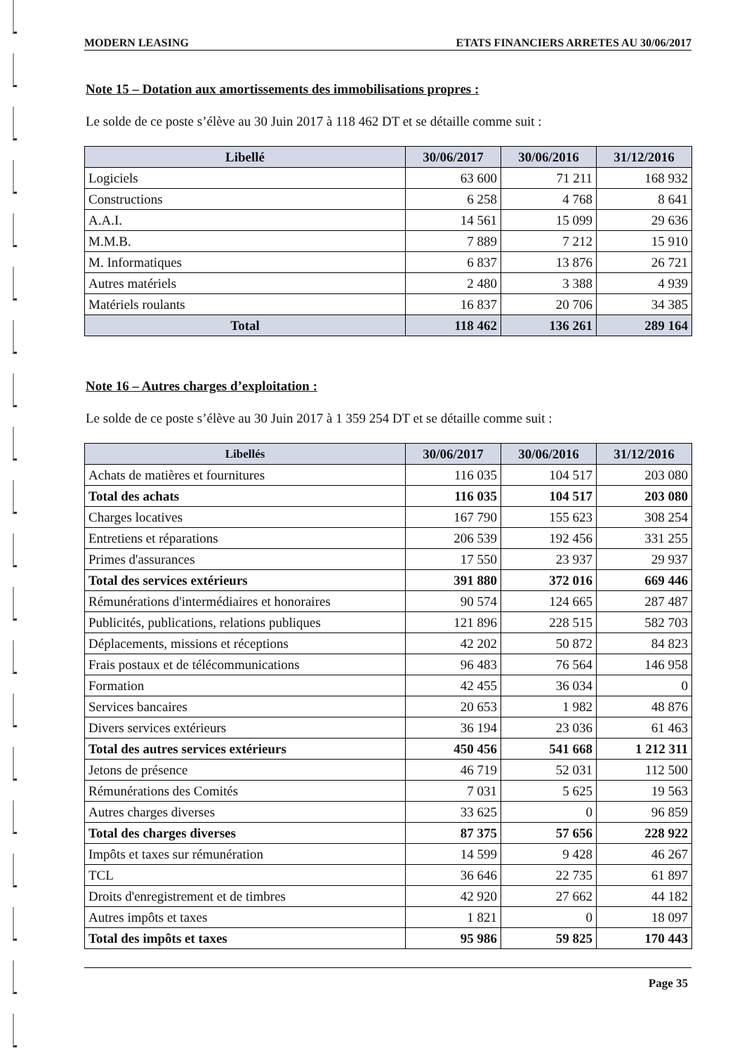MODERN LEASING ETATS FINANCIERS ARRETES AU 30/06/2017
Note 15 – Dotation aux amortissements des immobilisations propres :
Le solde de ce poste s’élève au 30 Juin 2017 à 118 462 DT et se détaille comme suit :
| Libellé | 30/06/2017 | 30/06/2016 | 31/12/2016 |
| --- | --- | --- | --- |
| Logiciels | 63 600 | 71 211 | 168 932 |
| Constructions | 6 258 | 4 768 | 8 641 |
| A.A.I. | 14 561 | 15 099 | 29 636 |
| M.M.B. | 7 889 | 7 212 | 15 910 |
| M. Informatiques | 6 837 | 13 876 | 26 721 |
| Autres matériels | 2 480 | 3 388 | 4 939 |
| Matériels roulants | 16 837 | 20 706 | 34 385 |
| Total | 118 462 | 136 261 | 289 164 |
Note 16 – Autres charges d’exploitation :
Le solde de ce poste s’élève au 30 Juin 2017 à 1 359 254 DT et se détaille comme suit :
| Libellés | 30/06/2017 | 30/06/2016 | 31/12/2016 |
| --- | --- | --- | --- |
| Achats de matières et fournitures | 116 035 | 104 517 | 203 080 |
| Total des achats | 116 035 | 104 517 | 203 080 |
| Charges locatives | 167 790 | 155 623 | 308 254 |
| Entretiens et réparations | 206 539 | 192 456 | 331 255 |
| Primes d'assurances | 17 550 | 23 937 | 29 937 |
| Total des services extérieurs | 391 880 | 372 016 | 669 446 |
| Rémunérations d'intermédiaires et honoraires | 90 574 | 124 665 | 287 487 |
| Publicités, publications, relations publiques | 121 896 | 228 515 | 582 703 |
| Déplacements, missions et réceptions | 42 202 | 50 872 | 84 823 |
| Frais postaux et de télécommunications | 96 483 | 76 564 | 146 958 |
| Formation | 42 455 | 36 034 | 0 |
| Services bancaires | 20 653 | 1 982 | 48 876 |
| Divers services extérieurs | 36 194 | 23 036 | 61 463 |
| Total des autres services extérieurs | 450 456 | 541 668 | 1 212 311 |
| Jetons de présence | 46 719 | 52 031 | 112 500 |
| Rémunérations des Comités | 7 031 | 5 625 | 19 563 |
| Autres charges diverses | 33 625 | 0 | 96 859 |
| Total des charges diverses | 87 375 | 57 656 | 228 922 |
| Impôts et taxes sur rémunération | 14 599 | 9 428 | 46 267 |
| TCL | 36 646 | 22 735 | 61 897 |
| Droits d'enregistrement et de timbres | 42 920 | 27 662 | 44 182 |
| Autres impôts et taxes | 1 821 | 0 | 18 097 |
| Total des impôts et taxes | 95 986 | 59 825 | 170 443 |
Page 35